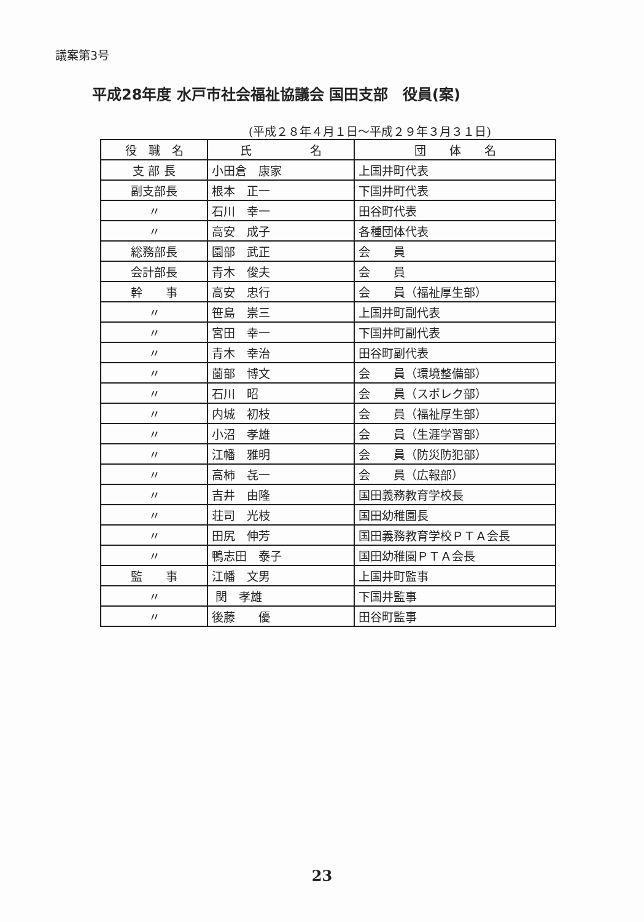議案第3号
平成28年度 水戸市社会福祉協議会 国田支部　役員(案)
(平成２８年４月１日～平成２９年３月３１日)
| 役 職 名 | 氏 名 | 団 体 名 |
| --- | --- | --- |
| 支 部 長 | 小田倉 康家 | 上国井町代表 |
| 副支部長 | 根本 正一 | 下国井町代表 |
| 〃 | 石川 幸一 | 田谷町代表 |
| 〃 | 高安 成子 | 各種団体代表 |
| 総務部長 | 園部 武正 | 会 員 |
| 会計部長 | 青木 俊夫 | 会 員 |
| 幹 事 | 高安 忠行 | 会 員（福祉厚生部） |
| 〃 | 笹島 崇三 | 上国井町副代表 |
| 〃 | 宮田 幸一 | 下国井町副代表 |
| 〃 | 青木 幸治 | 田谷町副代表 |
| 〃 | 薗部 博文 | 会 員（環境整備部） |
| 〃 | 石川 昭 | 会 員（スポレク部） |
| 〃 | 内城 初枝 | 会 員（福祉厚生部） |
| 〃 | 小沼 孝雄 | 会 員（生涯学習部） |
| 〃 | 江幡 雅明 | 会 員（防災防犯部） |
| 〃 | 高柿 㐂一 | 会 員（広報部） |
| 〃 | 吉井 由隆 | 国田義務教育学校長 |
| 〃 | 荘司 光枝 | 国田幼稚園長 |
| 〃 | 田尻 伸芳 | 国田義務教育学校ＰＴＡ会長 |
| 〃 | 鴨志田 泰子 | 国田幼稚園ＰＴＡ会長 |
| 監 事 | 江幡 文男 | 上国井町監事 |
| 〃 | 関 孝雄 | 下国井監事 |
| 〃 | 後藤 優 | 田谷町監事 |
23